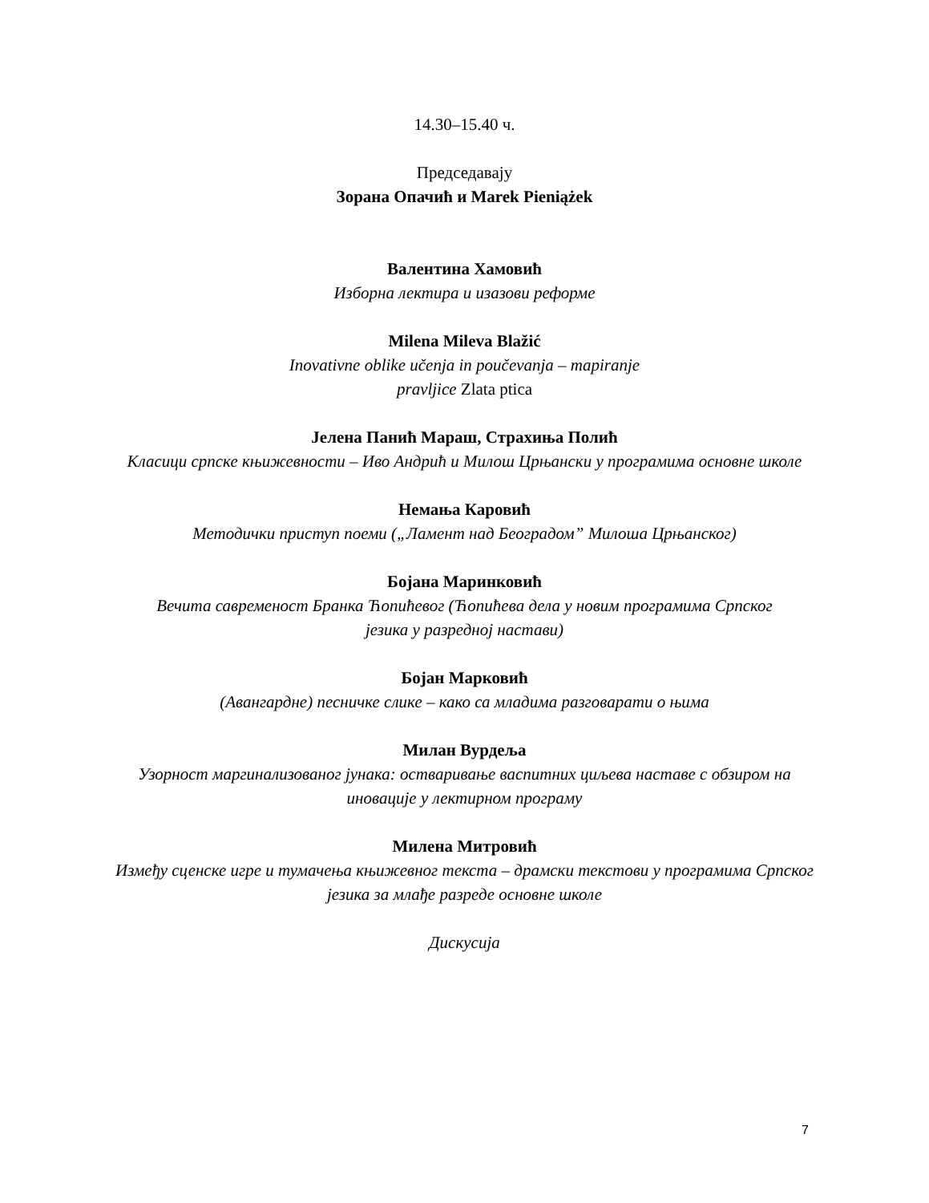14.30–15.40 ч.
Председавају
Зорана Опачић и Marek Pieniążek
Валентина Хамовић
Изборна лектира и изазови реформе
Milena Mileva Blažić
Inovativne oblike učenja in poučevanja – mapiranje
pravljice Zlata ptica
Јелена Панић Мараш, Страхиња Полић
Класици српске књижевности – Иво Андрић и Милош Црњански у програмима основне школе
Немања Каровић
Методички приступ поеми („Ламент над Београдом” Милоша Црњанског)
Бојана Маринковић
Вечита савременост Бранка Ћопићевог (Ћопићева дела у новим програмима Српског
језика у разредној настави)
Бојан Марковић
(Авангардне) песничке слике – како са младима разговарати о њима
Милан Вурдеља
Узорност маргинализованог јунака: остваривање васпитних циљева наставе с обзиром на иновације у лектирном програму
Милена Митровић
Између сценске игре и тумачења књижевног текста – драмски текстови у програмима Српског језика за млађе разреде основне школе
Дискусија
7